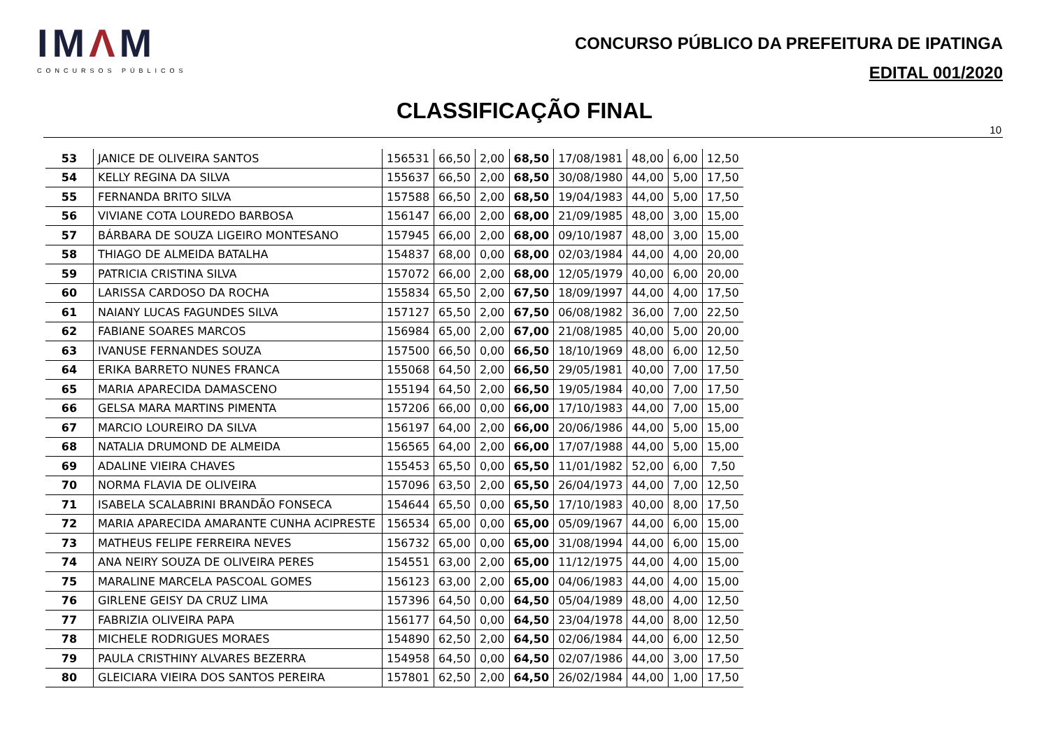IMΛM
CONCURSOS PÚBLICOS
CONCURSO PÚBLICO DA PREFEITURA DE IPATINGA
EDITAL 001/2020
CLASSIFICAÇÃO FINAL
10
| 53 | JANICE DE OLIVEIRA SANTOS | 156531 | 66,50 | 2,00 | 68,50 | 17/08/1981 | 48,00 | 6,00 | 12,50 |
| 54 | KELLY REGINA DA SILVA | 155637 | 66,50 | 2,00 | 68,50 | 30/08/1980 | 44,00 | 5,00 | 17,50 |
| 55 | FERNANDA BRITO SILVA | 157588 | 66,50 | 2,00 | 68,50 | 19/04/1983 | 44,00 | 5,00 | 17,50 |
| 56 | VIVIANE COTA LOUREDO BARBOSA | 156147 | 66,00 | 2,00 | 68,00 | 21/09/1985 | 48,00 | 3,00 | 15,00 |
| 57 | BÁRBARA DE SOUZA LIGEIRO MONTESANO | 157945 | 66,00 | 2,00 | 68,00 | 09/10/1987 | 48,00 | 3,00 | 15,00 |
| 58 | THIAGO DE ALMEIDA BATALHA | 154837 | 68,00 | 0,00 | 68,00 | 02/03/1984 | 44,00 | 4,00 | 20,00 |
| 59 | PATRICIA CRISTINA SILVA | 157072 | 66,00 | 2,00 | 68,00 | 12/05/1979 | 40,00 | 6,00 | 20,00 |
| 60 | LARISSA CARDOSO DA ROCHA | 155834 | 65,50 | 2,00 | 67,50 | 18/09/1997 | 44,00 | 4,00 | 17,50 |
| 61 | NAIANY LUCAS FAGUNDES SILVA | 157127 | 65,50 | 2,00 | 67,50 | 06/08/1982 | 36,00 | 7,00 | 22,50 |
| 62 | FABIANE SOARES MARCOS | 156984 | 65,00 | 2,00 | 67,00 | 21/08/1985 | 40,00 | 5,00 | 20,00 |
| 63 | IVANUSE FERNANDES SOUZA | 157500 | 66,50 | 0,00 | 66,50 | 18/10/1969 | 48,00 | 6,00 | 12,50 |
| 64 | ERIKA BARRETO NUNES FRANCA | 155068 | 64,50 | 2,00 | 66,50 | 29/05/1981 | 40,00 | 7,00 | 17,50 |
| 65 | MARIA APARECIDA DAMASCENO | 155194 | 64,50 | 2,00 | 66,50 | 19/05/1984 | 40,00 | 7,00 | 17,50 |
| 66 | GELSA MARA MARTINS PIMENTA | 157206 | 66,00 | 0,00 | 66,00 | 17/10/1983 | 44,00 | 7,00 | 15,00 |
| 67 | MARCIO LOUREIRO DA SILVA | 156197 | 64,00 | 2,00 | 66,00 | 20/06/1986 | 44,00 | 5,00 | 15,00 |
| 68 | NATALIA DRUMOND DE ALMEIDA | 156565 | 64,00 | 2,00 | 66,00 | 17/07/1988 | 44,00 | 5,00 | 15,00 |
| 69 | ADALINE VIEIRA CHAVES | 155453 | 65,50 | 0,00 | 65,50 | 11/01/1982 | 52,00 | 6,00 | 7,50 |
| 70 | NORMA FLAVIA DE OLIVEIRA | 157096 | 63,50 | 2,00 | 65,50 | 26/04/1973 | 44,00 | 7,00 | 12,50 |
| 71 | ISABELA SCALABRINI BRANDÃO FONSECA | 154644 | 65,50 | 0,00 | 65,50 | 17/10/1983 | 40,00 | 8,00 | 17,50 |
| 72 | MARIA APARECIDA AMARANTE CUNHA ACIPRESTE | 156534 | 65,00 | 0,00 | 65,00 | 05/09/1967 | 44,00 | 6,00 | 15,00 |
| 73 | MATHEUS FELIPE FERREIRA NEVES | 156732 | 65,00 | 0,00 | 65,00 | 31/08/1994 | 44,00 | 6,00 | 15,00 |
| 74 | ANA NEIRY SOUZA DE OLIVEIRA PERES | 154551 | 63,00 | 2,00 | 65,00 | 11/12/1975 | 44,00 | 4,00 | 15,00 |
| 75 | MARALINE MARCELA PASCOAL GOMES | 156123 | 63,00 | 2,00 | 65,00 | 04/06/1983 | 44,00 | 4,00 | 15,00 |
| 76 | GIRLENE GEISY DA CRUZ LIMA | 157396 | 64,50 | 0,00 | 64,50 | 05/04/1989 | 48,00 | 4,00 | 12,50 |
| 77 | FABRIZIA OLIVEIRA PAPA | 156177 | 64,50 | 0,00 | 64,50 | 23/04/1978 | 44,00 | 8,00 | 12,50 |
| 78 | MICHELE RODRIGUES MORAES | 154890 | 62,50 | 2,00 | 64,50 | 02/06/1984 | 44,00 | 6,00 | 12,50 |
| 79 | PAULA CRISTHINY ALVARES BEZERRA | 154958 | 64,50 | 0,00 | 64,50 | 02/07/1986 | 44,00 | 3,00 | 17,50 |
| 80 | GLEICIARA VIEIRA DOS SANTOS PEREIRA | 157801 | 62,50 | 2,00 | 64,50 | 26/02/1984 | 44,00 | 1,00 | 17,50 |